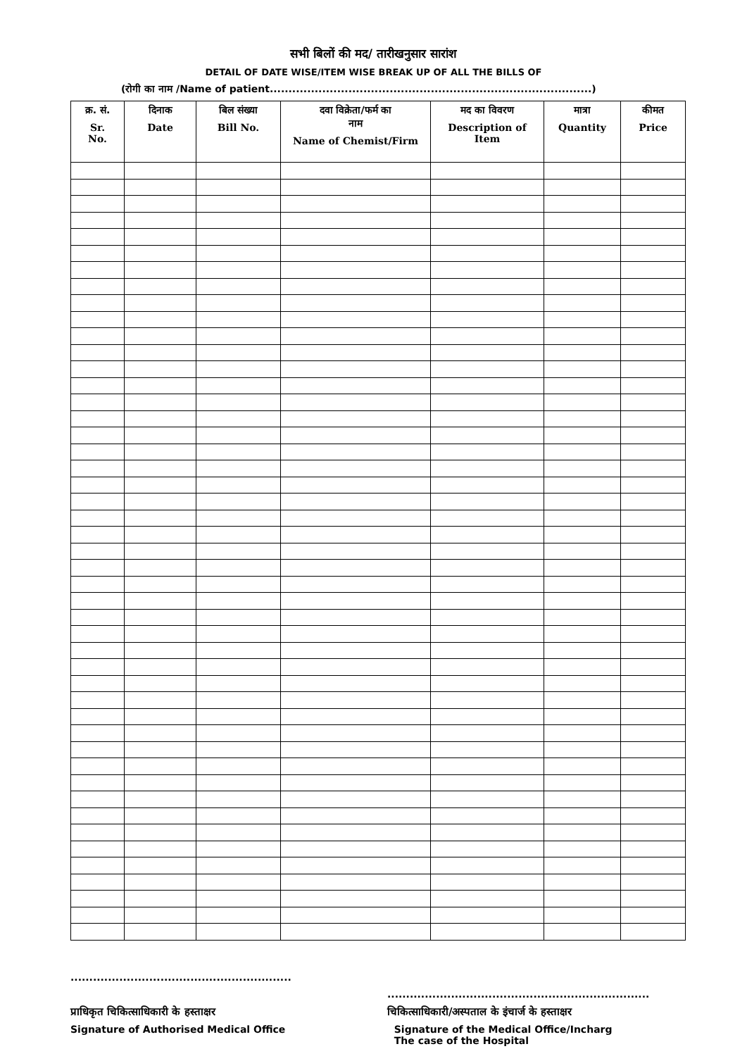सभी बिलों की मद/ तारीखनुसार सारांश
DETAIL OF DATE WISE/ITEM WISE BREAK UP OF ALL THE BILLS OF
(रोगी का नाम /Name of patient......................................................................................)
| क्र. सं. Sr. No. | दिनाक Date | बिल संख्या Bill No. | दवा विक्रेता/फर्म का नाम Name of Chemist/Firm | मद का विवरण Description of Item | मात्रा Quantity | कीमत Price |
| --- | --- | --- | --- | --- | --- | --- |
...........................................................
प्राधिकृत चिकित्साधिकारी के हस्ताक्षर
Signature of Authorised Medical Office
......................................................................
चिकित्साधिकारी/अस्पताल के इंचार्ज के हस्ताक्षर
Signature of the Medical Office/Incharg
The case of the Hospital